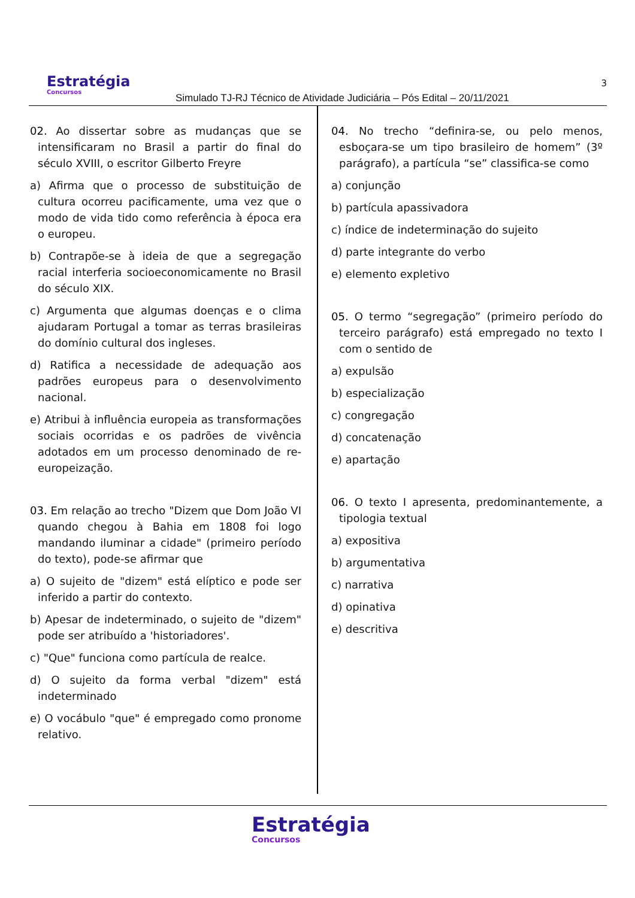Estratégia
Concursos
Simulado TJ-RJ Técnico de Atividade Judiciária – Pós Edital – 20/11/2021
3
02. Ao dissertar sobre as mudanças que se intensificaram no Brasil a partir do final do século XVIII, o escritor Gilberto Freyre
a) Afirma que o processo de substituição de cultura ocorreu pacificamente, uma vez que o modo de vida tido como referência à época era o europeu.
b) Contrapõe-se à ideia de que a segregação racial interferia socioeconomicamente no Brasil do século XIX.
c) Argumenta que algumas doenças e o clima ajudaram Portugal a tomar as terras brasileiras do domínio cultural dos ingleses.
d) Ratifica a necessidade de adequação aos padrões europeus para o desenvolvimento nacional.
e) Atribui à influência europeia as transformações sociais ocorridas e os padrões de vivência adotados em um processo denominado de re-europeização.
03. Em relação ao trecho "Dizem que Dom João VI quando chegou à Bahia em 1808 foi logo mandando iluminar a cidade" (primeiro período do texto), pode-se afirmar que
a) O sujeito de "dizem" está elíptico e pode ser inferido a partir do contexto.
b) Apesar de indeterminado, o sujeito de "dizem" pode ser atribuído a 'historiadores'.
c) "Que" funciona como partícula de realce.
d) O sujeito da forma verbal "dizem" está indeterminado
e) O vocábulo "que" é empregado como pronome relativo.
04. No trecho “definira-se, ou pelo menos, esboçara-se um tipo brasileiro de homem” (3º parágrafo), a partícula “se” classifica-se como
a) conjunção
b) partícula apassivadora
c) índice de indeterminação do sujeito
d) parte integrante do verbo
e) elemento expletivo
05. O termo “segregação” (primeiro período do terceiro parágrafo) está empregado no texto I com o sentido de
a) expulsão
b) especialização
c) congregação
d) concatenação
e) apartação
06. O texto I apresenta, predominantemente, a tipologia textual
a) expositiva
b) argumentativa
c) narrativa
d) opinativa
e) descritiva
Estratégia
Concursos